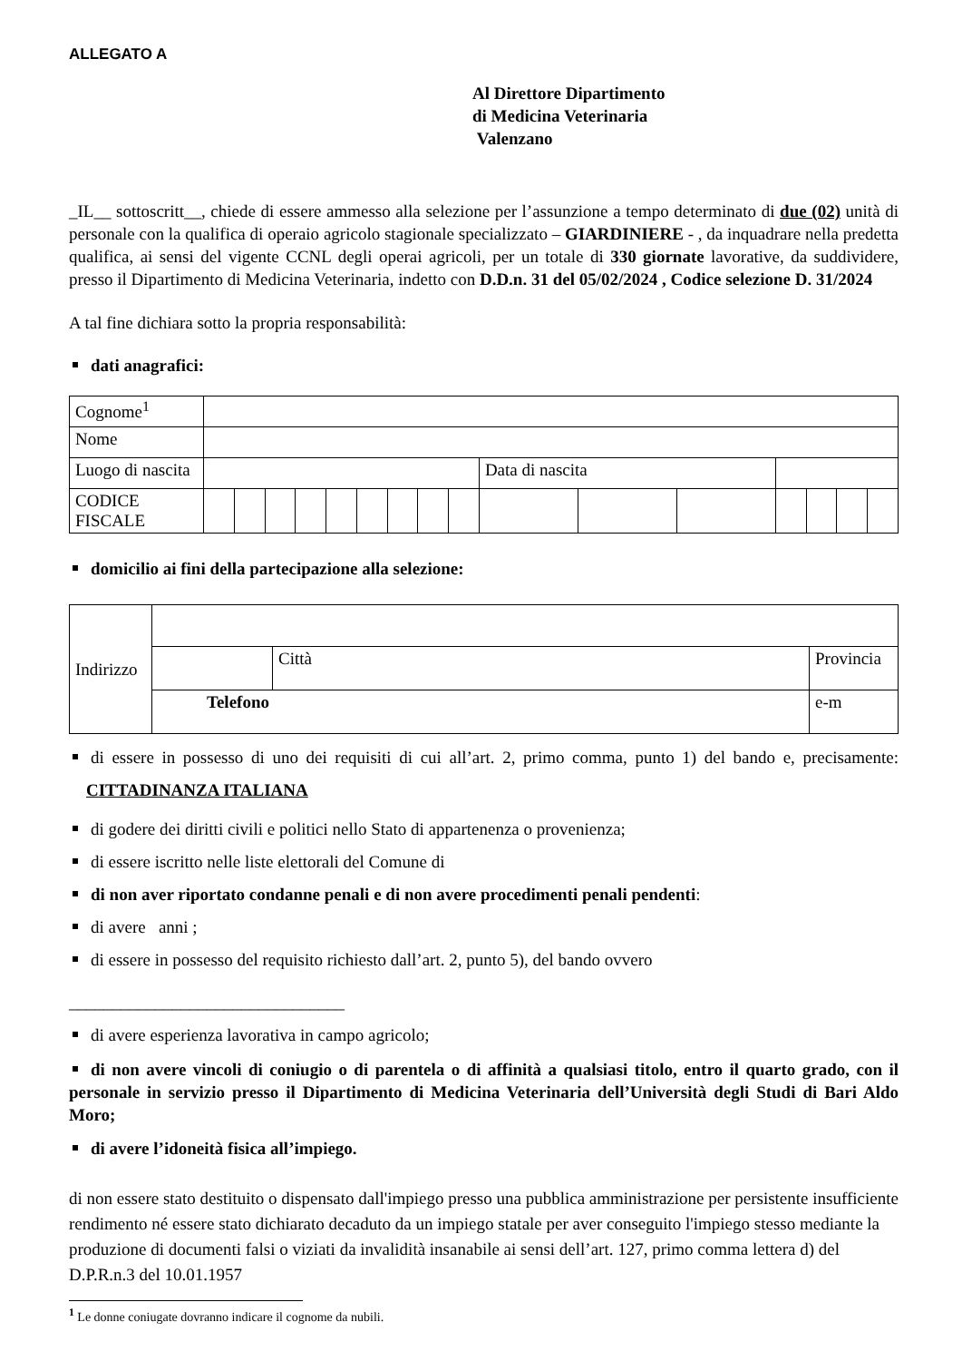ALLEGATO A
Al Direttore Dipartimento
di Medicina Veterinaria
Valenzano
_IL__ sottoscritt__, chiede di essere ammesso alla selezione per l’assunzione a tempo determinato di due (02) unità di personale con la qualifica di operaio agricolo stagionale specializzato – GIARDINIERE - , da inquadrare nella predetta qualifica, ai sensi del vigente CCNL degli operai agricoli, per un totale di 330 giornate lavorative, da suddividere, presso il Dipartimento di Medicina Veterinaria, indetto con D.D.n. 31 del 05/02/2024 , Codice selezione D. 31/2024
A tal fine dichiara sotto la propria responsabilità:
dati anagrafici:
| Cognome<sup>1</sup> | | | | | | | | | | | | | | | | |
| Nome | | | | | | | | | | | | | | | | |
| Luogo di nascita | | | | | | | | | | Data di nascita | | | | | | |
| CODICE FISCALE | | | | | | | | | | | | | | | | |
domicilio ai fini della partecipazione alla selezione:
| Indirizzo | | | | |
| | | Città | | Provincia |
| | Telefono | | e-m | |
di essere in possesso di uno dei requisiti di cui all’art. 2, primo comma, punto 1) del bando e, precisamente: CITTADINANZA ITALIANA
di godere dei diritti civili e politici nello Stato di appartenenza o provenienza;
di essere iscritto nelle liste elettorali del Comune di
di non aver riportato condanne penali e di non avere procedimenti penali pendenti:
di avere anni ;
di essere in possesso del requisito richiesto dall’art. 2, punto 5), del bando ovvero
________________________________
di avere esperienza lavorativa in campo agricolo;
di non avere vincoli di coniugio o di parentela o di affinità a qualsiasi titolo, entro il quarto grado, con il personale in servizio presso il Dipartimento di Medicina Veterinaria dell’Università degli Studi di Bari Aldo Moro;
di avere l’idoneità fisica all’impiego.
di non essere stato destituito o dispensato dall'impiego presso una pubblica amministrazione per persistente insufficiente rendimento né essere stato dichiarato decaduto da un impiego statale per aver conseguito l'impiego stesso mediante la produzione di documenti falsi o viziati da invalidità insanabile ai sensi dell’art. 127, primo comma lettera d) del D.P.R.n.3 del 10.01.1957
<sup>1</sup> Le donne coniugate dovranno indicare il cognome da nubili.